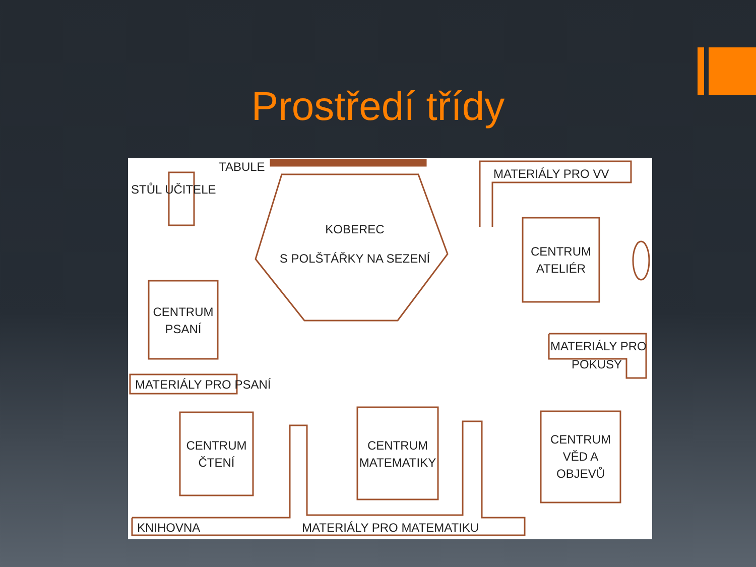Prostředí třídy
TABULE
STŮL UČITELE
MATERIÁLY PRO VV
KOBEREC
S POLŠTÁŘKY NA SEZENÍ
CENTRUM
ATELIÉR
CENTRUM
PSANÍ
MATERIÁLY PRO
POKUSY
MATERIÁLY PRO PSANÍ
CENTRUM
ČTENÍ
CENTRUM
MATEMATIKY
CENTRUM
VĚD A
OBJEVŮ
KNIHOVNA MATERIÁLY PRO MATEMATIKU